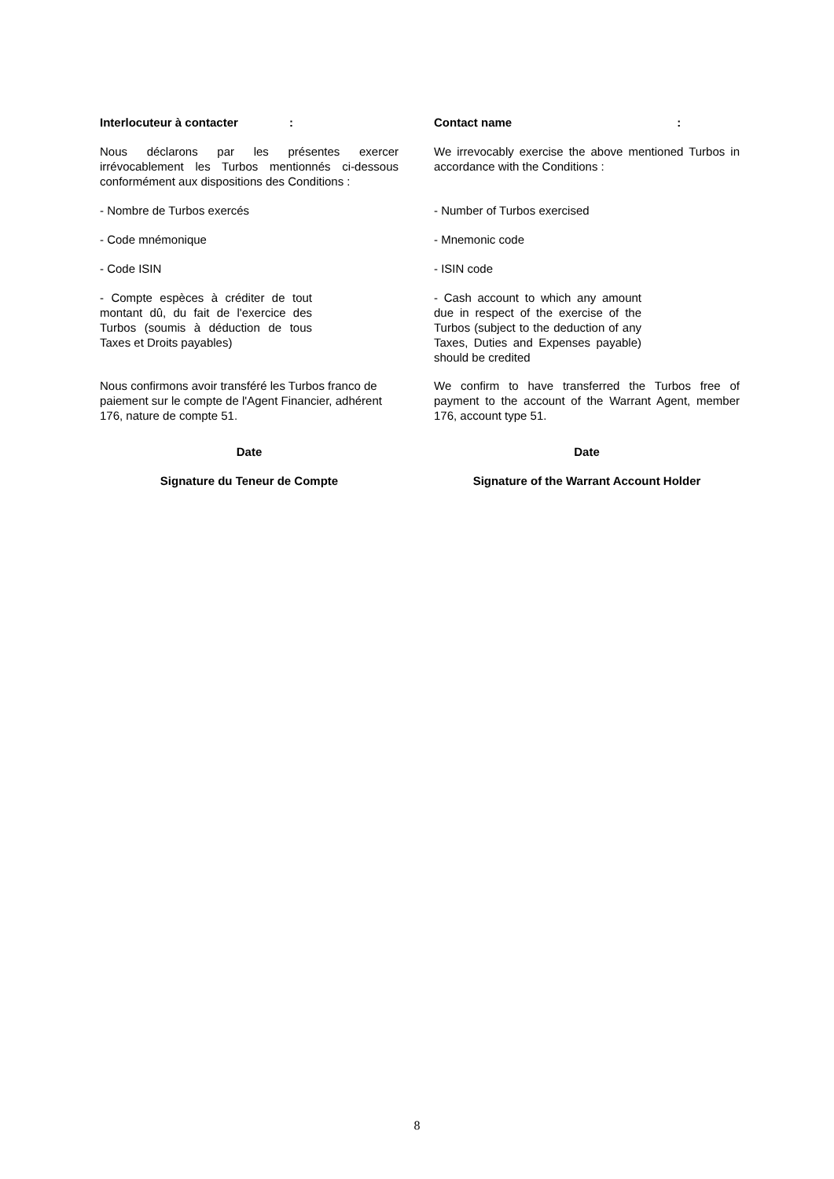Interlocuteur à contacter: Contact name:
Nous déclarons par les présentes exercer irrévocablement les Turbos mentionnés ci-dessous conformément aux dispositions des Conditions :
We irrevocably exercise the above mentioned Turbos in accordance with the Conditions :
- Nombre de Turbos exercés - Number of Turbos exercised
- Code mnémonique - Mnemonic code
- Code ISIN - ISIN code
- Compte espèces à créditer de tout montant dû, du fait de l'exercice des Turbos (soumis à déduction de tous Taxes et Droits payables)
- Cash account to which any amount due in respect of the exercise of the Turbos (subject to the deduction of any Taxes, Duties and Expenses payable) should be credited
Nous confirmons avoir transféré les Turbos franco de paiement sur le compte de l'Agent Financier, adhérent 176, nature de compte 51.
We confirm to have transferred the Turbos free of payment to the account of the Warrant Agent, member 176, account type 51.
Date Date
Signature du Teneur de Compte Signature of the Warrant Account Holder
8